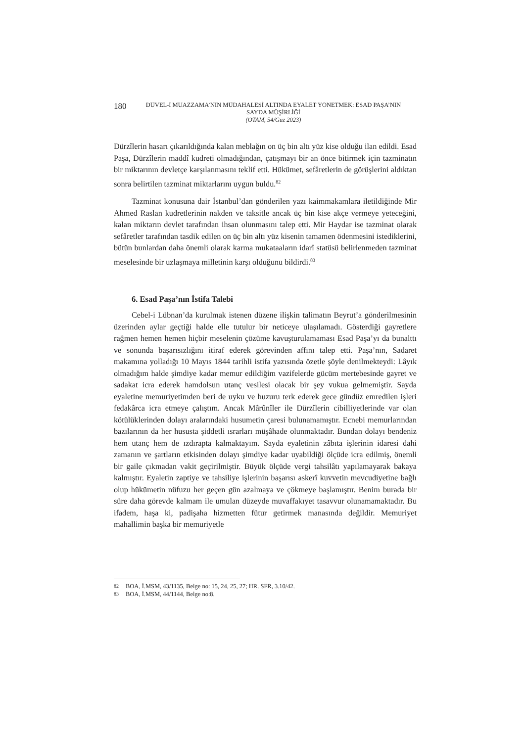180
DÜVEL-İ MUAZZAMA’NIN MÜDAHALESİ ALTINDA EYALET YÖNETMEK: ESAD PAŞA’NIN SAYDA MÜŞİRLİĞİ
(OTAM, 54/Güz 2023)
Dürzîlerin hasarı çıkarıldığında kalan meblağın on üç bin altı yüz kise olduğu ilan edildi. Esad Paşa, Dürzîlerin maddî kudreti olmadığından, çatışmayı bir an önce bitirmek için tazminatın bir miktarının devletçe karşılanmasını teklif etti. Hükümet, sefâretlerin de görüşlerini aldıktan sonra belirtilen tazminat miktarlarını uygun buldu.<sup>82</sup>
Tazminat konusuna dair İstanbul’dan gönderilen yazı kaimmakamlara iletildiğinde Mir Ahmed Raslan kudretlerinin nakden ve taksitle ancak üç bin kise akçe vermeye yeteceğini, kalan miktarın devlet tarafından ihsan olunmasını talep etti. Mir Haydar ise tazminat olarak sefâretler tarafından tasdik edilen on üç bin altı yüz kisenin tamamen ödenmesini istediklerini, bütün bunlardan daha önemli olarak karma mukataaların idarî statüsü belirlenmeden tazminat meselesinde bir uzlaşmaya milletinin karşı olduğunu bildirdi.<sup>83</sup>
6. Esad Paşa’nın İstifa Talebi
Cebel-i Lübnan’da kurulmak istenen düzene ilişkin talimatın Beyrut’a gönderilmesinin üzerinden aylar geçtiği halde elle tutulur bir neticeye ulaşılamadı. Gösterdiği gayretlere rağmen hemen hemen hiçbir meselenin çözüme kavuşturulamaması Esad Paşa’yı da bunalttı ve sonunda başarısızlığını itiraf ederek görevinden affını talep etti. Paşa’nın, Sadaret makamına yolladığı 10 Mayıs 1844 tarihli istifa yazısında özetle şöyle denilmekteydi: Lâyık olmadığım halde şimdiye kadar memur edildiğim vazifelerde gücüm mertebesinde gayret ve sadakat icra ederek hamdolsun utanç vesilesi olacak bir şey vukua gelmemiştir. Sayda eyaletine memuriyetimden beri de uyku ve huzuru terk ederek gece gündüz emredilen işleri fedakârca icra etmeye çalıştım. Ancak Mârûnîler ile Dürzîlerin cibilliyetlerinde var olan kötülüklerinden dolayı aralarındaki husumetin çaresi bulunamamıştır. Ecnebi memurlarından bazılarının da her hususta şiddetli ısrarları müşâhade olunmaktadır. Bundan dolayı bendeniz hem utanç hem de ızdırapta kalmaktayım. Sayda eyaletinin zâbıta işlerinin idaresi dahi zamanın ve şartların etkisinden dolayı şimdiye kadar uyabildiği ölçüde icra edilmiş, önemli bir gaile çıkmadan vakit geçirilmiştir. Büyük ölçüde vergi tahsilâtı yapılamayarak bakaya kalmıştır. Eyaletin zaptiye ve tahsiliye işlerinin başarısı askerî kuvvetin mevcudiyetine bağlı olup hükümetin nüfuzu her geçen gün azalmaya ve çökmeye başlamıştır. Benim burada bir süre daha görevde kalmam ile umulan düzeyde muvaffakıyet tasavvur olunamamaktadır. Bu ifadem, haşa ki, padişaha hizmetten fütur getirmek manasında değildir. Memuriyet mahallimin başka bir memuriyetle
82 BOA, İ.MSM, 43/1135, Belge no: 15, 24, 25, 27; HR. SFR, 3.10/42.
83 BOA, İ.MSM, 44/1144, Belge no:8.